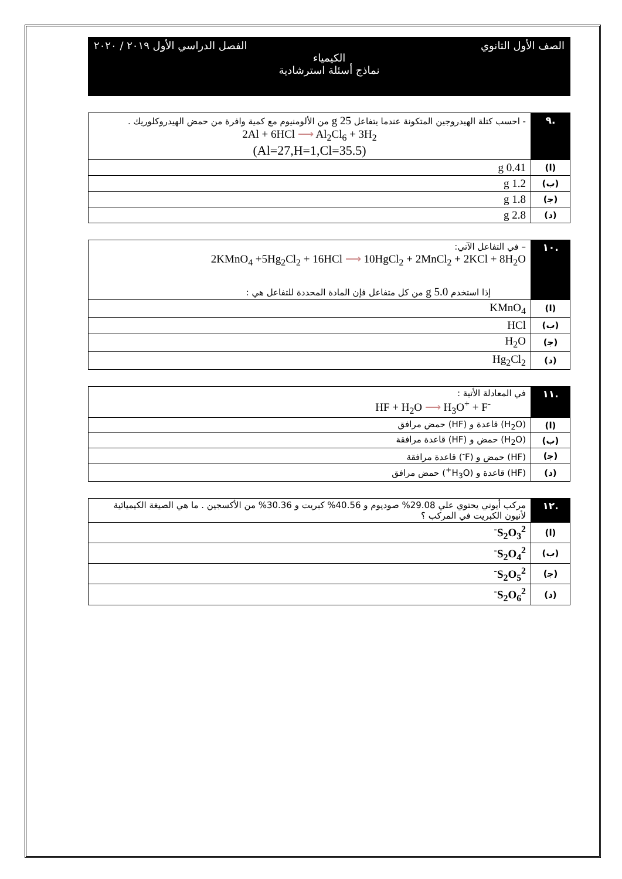الصف الأول الثانوي الفصل الدراسي الأول ٢٠١٩ / ٢٠٢٠
الكيمياء
نماذج أسئلة استرشادية
| .٩ | - احسب كتلة الهيدروجين المتكونة عندما يتفاعل 25 g من الألومنيوم مع كمية وافرة من حمض الهيدروكلوريك . 2Al + 6HCl ⟶ Al<sub>2</sub>Cl<sub>6</sub> + 3H<sub>2</sub> (Al=27,H=1,Cl=35.5) |
| (ا) | 0.41 g |
| (ب) | 1.2 g |
| (ﺟ) | 1.8 g |
| (د) | 2.8 g |
| .١٠ | – في التفاعل الآتي: 2KMnO<sub>4</sub> +5Hg<sub>2</sub>Cl<sub>2</sub> + 16HCl ⟶ 10HgCl<sub>2</sub> + 2MnCl<sub>2</sub> + 2KCl + 8H<sub>2</sub>O إذا استخدم 5.0 g من كل متفاعل فإن المادة المحددة للتفاعل هي : |
| (ا) | KMnO<sub>4</sub> |
| (ب) | HCl |
| (ﺟ) | H<sub>2</sub>O |
| (د) | Hg<sub>2</sub>Cl<sub>2</sub> |
| .١١ | في المعادلة الأتية : HF + H<sub>2</sub>O ⟶ H<sub>3</sub>O<sup>+</sup> + F<sup>-</sup> |
| (ا) | (H<sub>2</sub>O) قاعدة و (HF) حمض مرافق |
| (ب) | (H<sub>2</sub>O) حمض و (HF) قاعدة مرافقة |
| (ﺟ) | (HF) حمض و (F<sup>-</sup>) قاعدة مرافقة |
| (د) | (HF) قاعدة و (H<sub>3</sub>O<sup>+</sup>) حمض مرافق |
| .١٢ | مركب أيوني يحتوي علي 29.08% صوديوم و 40.56% كبريت و 30.36% من الأكسجين . ما هي الصيغة الكيميائية لأنيون الكبريت في المركب ؟ |
| (ا) | S<sub>2</sub>O<sub>3</sub><sup>2-</sup> |
| (ب) | S<sub>2</sub>O<sub>4</sub><sup>2-</sup> |
| (ﺟ) | S<sub>2</sub>O<sub>5</sub><sup>2-</sup> |
| (د) | S<sub>2</sub>O<sub>6</sub><sup>2-</sup> |